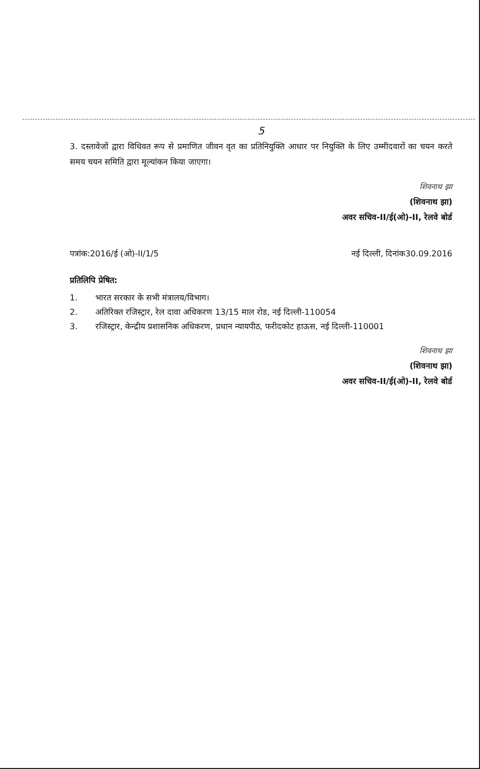5
3. दस्तावेजों द्वारा विधिवत रूप से प्रमाणित जीवन वृत का प्रतिनियुक्ति आधार पर नियुक्ति के लिए उम्मीदवारों का चयन करते समय चयन समिति द्वारा मूल्यांकन किया जाएगा।
शिवनाथ झा
(शिवनाथ झा)
अवर सचिव-II/ई(ओ)-II, रेलवे बोर्ड
पत्रांक:2016/ई (ओ)-II/1/5 नई दिल्ली, दिनांक30.09.2016
प्रतिलिपि प्रेषित:
1. भारत सरकार के सभी मंत्रालय/विभाग।
2. अतिरिक्त रजिस्ट्रार, रेल दावा अधिकरण 13/15 माल रोड, नई दिल्ली-110054
3. रजिस्ट्रार, केन्द्रीय प्रशासनिक अधिकरण, प्रधान न्यायपीठ, फरीदकोट हाऊस, नई दिल्ली-110001
शिवनाथ झा
(शिवनाथ झा)
अवर सचिव-II/ई(ओ)-II, रेलवे बोर्ड